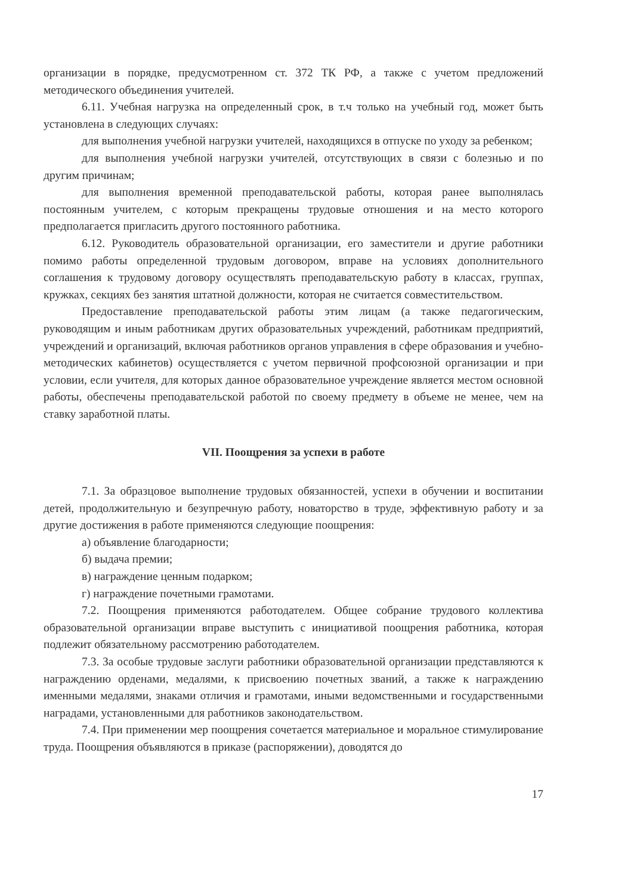организации в порядке, предусмотренном ст. 372 ТК РФ, а также с учетом предложений методического объединения учителей.
6.11. Учебная нагрузка на определенный срок, в т.ч только на учебный год, может быть установлена в следующих случаях:
для выполнения учебной нагрузки учителей, находящихся в отпуске по уходу за ребенком;
для выполнения учебной нагрузки учителей, отсутствующих в связи с болезнью и по другим причинам;
для выполнения временной преподавательской работы, которая ранее выполнялась постоянным учителем, с которым прекращены трудовые отношения и на место которого предполагается пригласить другого постоянного работника.
6.12. Руководитель образовательной организации, его заместители и другие работники помимо работы определенной трудовым договором, вправе на условиях дополнительного соглашения к трудовому договору осуществлять преподавательскую работу в классах, группах, кружках, секциях без занятия штатной должности, которая не считается совместительством.
Предоставление преподавательской работы этим лицам (а также педагогическим, руководящим и иным работникам других образовательных учреждений, работникам предприятий, учреждений и организаций, включая работников органов управления в сфере образования и учебно-методических кабинетов) осуществляется с учетом первичной профсоюзной организации и при условии, если учителя, для которых данное образовательное учреждение является местом основной работы, обеспечены преподавательской работой по своему предмету в объеме не менее, чем на ставку заработной платы.
VII. Поощрения за успехи в работе
7.1. За образцовое выполнение трудовых обязанностей, успехи в обучении и воспитании детей, продолжительную и безупречную работу, новаторство в труде, эффективную работу и за другие достижения в работе применяются следующие поощрения:
а) объявление благодарности;
б) выдача премии;
в) награждение ценным подарком;
г) награждение почетными грамотами.
7.2. Поощрения применяются работодателем. Общее собрание трудового коллектива образовательной организации вправе выступить с инициативой поощрения работника, которая подлежит обязательному рассмотрению работодателем.
7.3. За особые трудовые заслуги работники образовательной организации представляются к награждению орденами, медалями, к присвоению почетных званий, а также к награждению именными медалями, знаками отличия и грамотами, иными ведомственными и государственными наградами, установленными для работников законодательством.
7.4. При применении мер поощрения сочетается материальное и моральное стимулирование труда. Поощрения объявляются в приказе (распоряжении), доводятся до
17